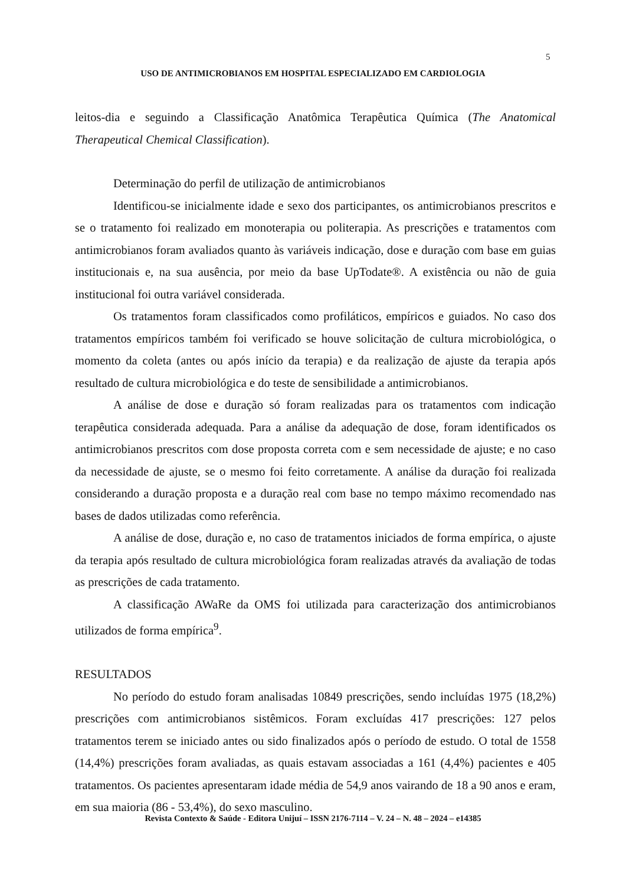5
USO DE ANTIMICROBIANOS EM HOSPITAL ESPECIALIZADO EM CARDIOLOGIA
leitos-dia e seguindo a Classificação Anatômica Terapêutica Química (The Anatomical Therapeutical Chemical Classification).
Determinação do perfil de utilização de antimicrobianos
Identificou-se inicialmente idade e sexo dos participantes, os antimicrobianos prescritos e se o tratamento foi realizado em monoterapia ou politerapia. As prescrições e tratamentos com antimicrobianos foram avaliados quanto às variáveis indicação, dose e duração com base em guias institucionais e, na sua ausência, por meio da base UpTodate®. A existência ou não de guia institucional foi outra variável considerada.
Os tratamentos foram classificados como profiláticos, empíricos e guiados. No caso dos tratamentos empíricos também foi verificado se houve solicitação de cultura microbiológica, o momento da coleta (antes ou após início da terapia) e da realização de ajuste da terapia após resultado de cultura microbiológica e do teste de sensibilidade a antimicrobianos.
A análise de dose e duração só foram realizadas para os tratamentos com indicação terapêutica considerada adequada. Para a análise da adequação de dose, foram identificados os antimicrobianos prescritos com dose proposta correta com e sem necessidade de ajuste; e no caso da necessidade de ajuste, se o mesmo foi feito corretamente. A análise da duração foi realizada considerando a duração proposta e a duração real com base no tempo máximo recomendado nas bases de dados utilizadas como referência.
A análise de dose, duração e, no caso de tratamentos iniciados de forma empírica, o ajuste da terapia após resultado de cultura microbiológica foram realizadas através da avaliação de todas as prescrições de cada tratamento.
A classificação AWaRe da OMS foi utilizada para caracterização dos antimicrobianos utilizados de forma empírica<sup>9</sup>.
RESULTADOS
No período do estudo foram analisadas 10849 prescrições, sendo incluídas 1975 (18,2%) prescrições com antimicrobianos sistêmicos. Foram excluídas 417 prescrições: 127 pelos tratamentos terem se iniciado antes ou sido finalizados após o período de estudo. O total de 1558 (14,4%) prescrições foram avaliadas, as quais estavam associadas a 161 (4,4%) pacientes e 405 tratamentos. Os pacientes apresentaram idade média de 54,9 anos vairando de 18 a 90 anos e eram, em sua maioria (86 - 53,4%), do sexo masculino.
Revista Contexto & Saúde - Editora Unijuí – ISSN 2176-7114 – V. 24 – N. 48 – 2024 – e14385